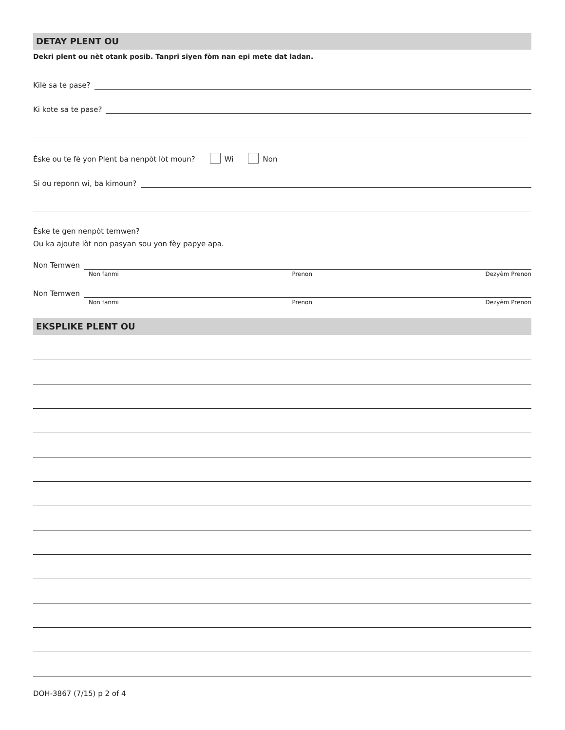DETAY PLENT OU
Dekri plent ou nèt otank posib. Tanpri siyen fòm nan epi mete dat ladan.
Kilè sa te pase?
Ki kote sa te pase?
Èske ou te fè yon Plent ba nenpòt lòt moun? Wi Non
Si ou reponn wi, ba kimoun?
Èske te gen nenpòt temwen?
Ou ka ajoute lòt non pasyan sou yon fèy papye apa.
Non Temwen
Non fanmi Prenon Dezyèm Prenon
Non Temwen
Non fanmi Prenon Dezyèm Prenon
EKSPLIKE PLENT OU
DOH-3867 (7/15) p 2 of 4